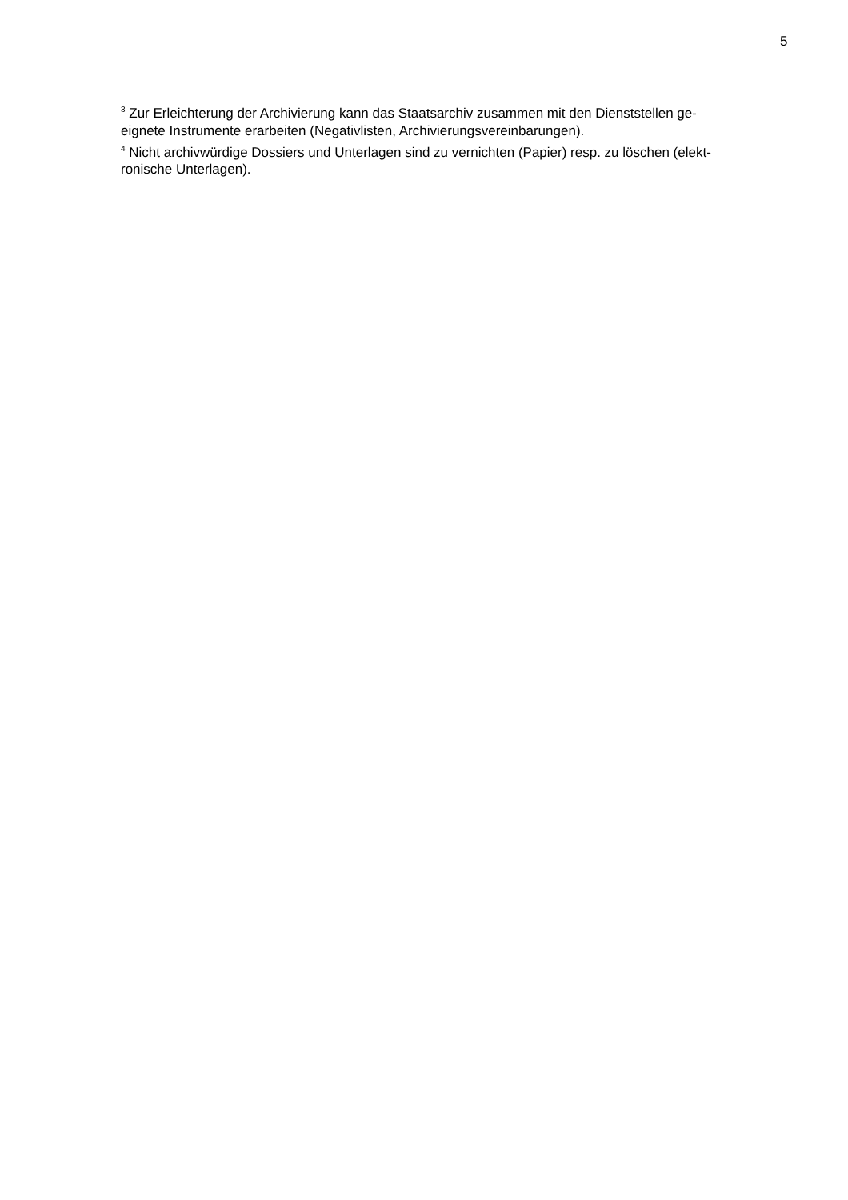5
<sup>3</sup> Zur Erleichterung der Archivierung kann das Staatsarchiv zusammen mit den Dienststellen ge-
eignete Instrumente erarbeiten (Negativlisten, Archivierungsvereinbarungen).
<sup>4</sup> Nicht archivwürdige Dossiers und Unterlagen sind zu vernichten (Papier) resp. zu löschen (elekt-
ronische Unterlagen).